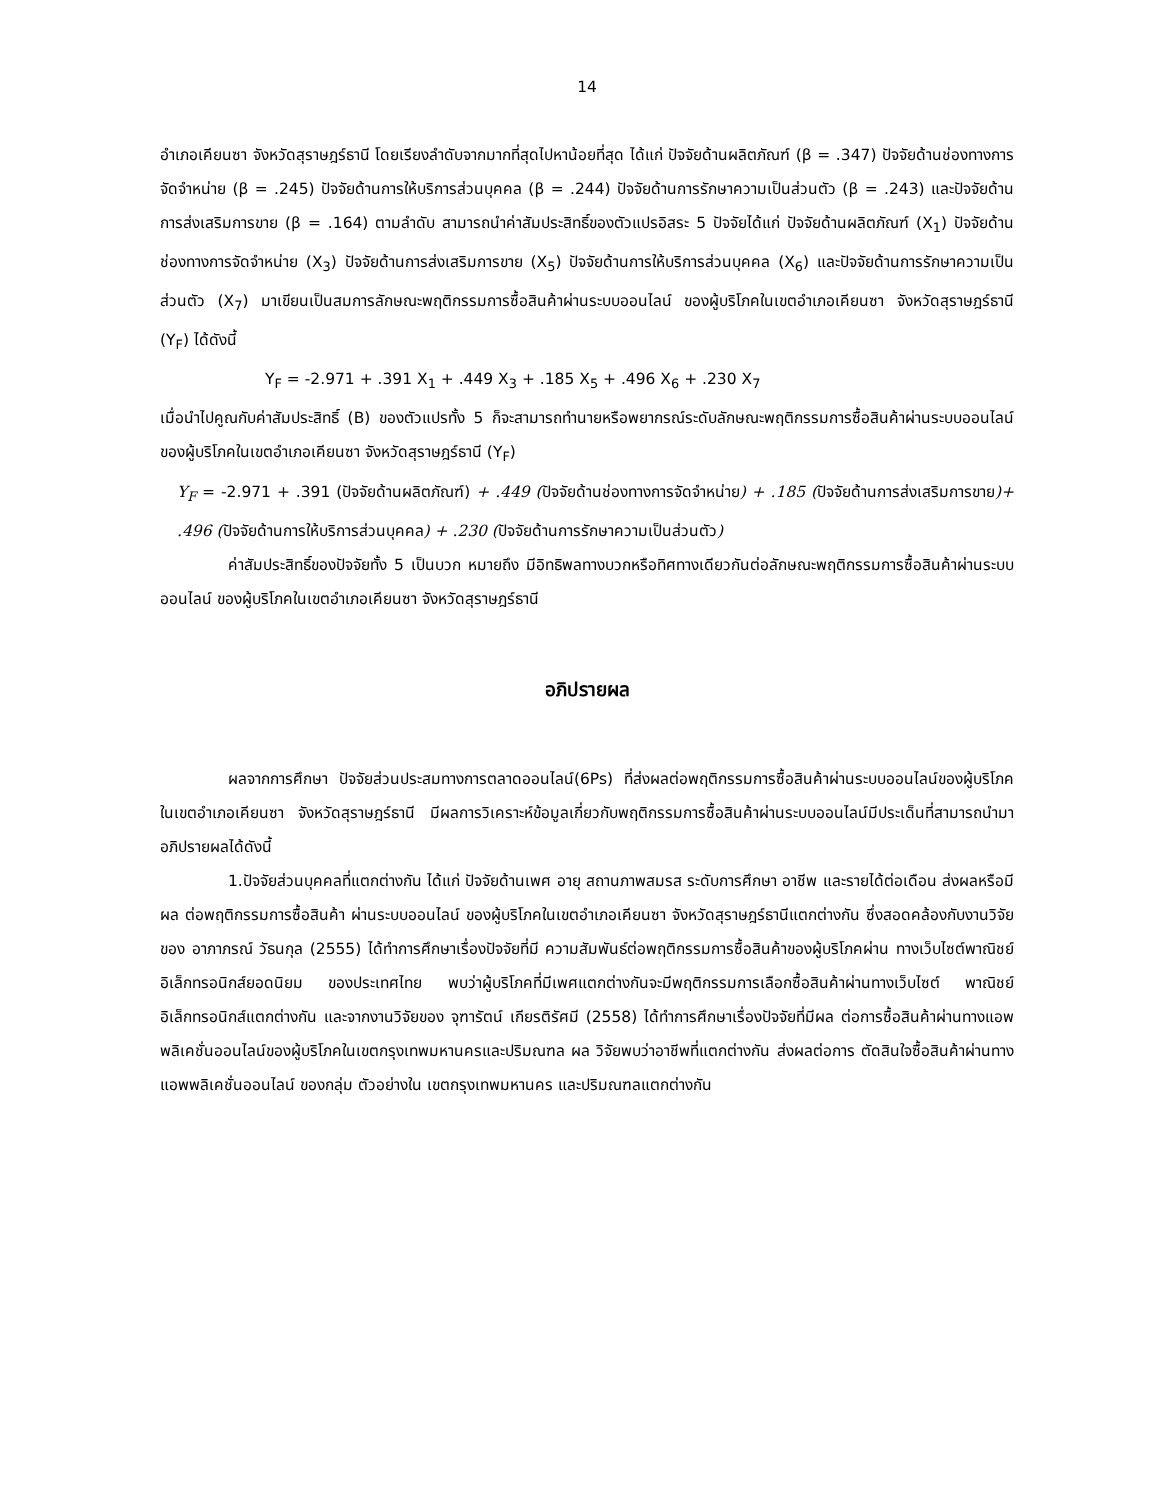14
อำเภอเคียนซา จังหวัดสุราษฎร์ธานี โดยเรียงลำดับจากมากที่สุดไปหาน้อยที่สุด ได้แก่ ปัจจัยด้านผลิตภัณฑ์ (β = .347) ปัจจัยด้านช่องทางการจัดจำหน่าย (β = .245) ปัจจัยด้านการให้บริการส่วนบุคคล (β = .244) ปัจจัยด้านการรักษาความเป็นส่วนตัว (β = .243) และปัจจัยด้านการส่งเสริมการขาย (β = .164) ตามลำดับ สามารถนำค่าสัมประสิทธิ์ของตัวแปรอิสระ 5 ปัจจัยได้แก่ ปัจจัยด้านผลิตภัณฑ์ (X<sub>1</sub>) ปัจจัยด้านช่องทางการจัดจำหน่าย (X<sub>3</sub>) ปัจจัยด้านการส่งเสริมการขาย (X<sub>5</sub>) ปัจจัยด้านการให้บริการส่วนบุคคล (X<sub>6</sub>) และปัจจัยด้านการรักษาความเป็นส่วนตัว (X<sub>7</sub>) มาเขียนเป็นสมการลักษณะพฤติกรรมการซื้อสินค้าผ่านระบบออนไลน์ ของผู้บริโภคในเขตอำเภอเคียนซา จังหวัดสุราษฎร์ธานี (Y<sub>F</sub>) ได้ดังนี้
Y<sub>F</sub> = -2.971 + .391 X<sub>1</sub> + .449 X<sub>3</sub> + .185 X<sub>5</sub> + .496 X<sub>6</sub> + .230 X<sub>7</sub>
เมื่อนำไปคูณกับค่าสัมประสิทธิ์ (B) ของตัวแปรทั้ง 5 ก็จะสามารถทำนายหรือพยากรณ์ระดับลักษณะพฤติกรรมการซื้อสินค้าผ่านระบบออนไลน์ ของผู้บริโภคในเขตอำเภอเคียนซา จังหวัดสุราษฎร์ธานี (Y<sub>F</sub>)
Y<sub>F</sub> = -2.971 + .391 (ปัจจัยด้านผลิตภัณฑ์) + .449 (ปัจจัยด้านช่องทางการจัดจำหน่าย) + .185 (ปัจจัยด้านการส่งเสริมการขาย)+ .496 (ปัจจัยด้านการให้บริการส่วนบุคคล) + .230 (ปัจจัยด้านการรักษาความเป็นส่วนตัว)
ค่าสัมประสิทธิ์ของปัจจัยทั้ง 5 เป็นบวก หมายถึง มีอิทธิพลทางบวกหรือทิศทางเดียวกันต่อลักษณะพฤติกรรมการซื้อสินค้าผ่านระบบออนไลน์ ของผู้บริโภคในเขตอำเภอเคียนซา จังหวัดสุราษฎร์ธานี
อภิปรายผล
ผลจากการศึกษา ปัจจัยส่วนประสมทางการตลาดออนไลน์(6Ps) ที่ส่งผลต่อพฤติกรรมการซื้อสินค้าผ่านระบบออนไลน์ของผู้บริโภคในเขตอำเภอเคียนซา จังหวัดสุราษฎร์ธานี มีผลการวิเคราะห์ข้อมูลเกี่ยวกับพฤติกรรมการซื้อสินค้าผ่านระบบออนไลน์มีประเด็นที่สามารถนำมาอภิปรายผลได้ดังนี้
1.ปัจจัยส่วนบุคคลที่แตกต่างกัน ได้แก่ ปัจจัยด้านเพศ อายุ สถานภาพสมรส ระดับการศึกษา อาชีพ และรายได้ต่อเดือน ส่งผลหรือมีผล ต่อพฤติกรรมการซื้อสินค้า ผ่านระบบออนไลน์ ของผู้บริโภคในเขตอำเภอเคียนซา จังหวัดสุราษฎร์ธานีแตกต่างกัน ซึ่งสอดคล้องกับงานวิจัยของ อาภาภรณ์ วัธนกุล (2555) ได้ทำการศึกษาเรื่องปัจจัยที่มี ความสัมพันธ์ต่อพฤติกรรมการซื้อสินค้าของผู้บริโภคผ่าน ทางเว็บไซต์พาณิชย์อิเล็กทรอนิกส์ยอดนิยม ของประเทศไทย พบว่าผู้บริโภคที่มีเพศแตกต่างกันจะมีพฤติกรรมการเลือกซื้อสินค้าผ่านทางเว็บไซต์ พาณิชย์อิเล็กทรอนิกส์แตกต่างกัน และจากงานวิจัยของ จุฑารัตน์ เกียรติรัศมี (2558) ได้ทำการศึกษาเรื่องปัจจัยที่มีผล ต่อการซื้อสินค้าผ่านทางแอพพลิเคชั่นออนไลน์ของผู้บริโภคในเขตกรุงเทพมหานครและปริมณฑล ผล วิจัยพบว่าอาชีพที่แตกต่างกัน ส่งผลต่อการ ตัดสินใจซื้อสินค้าผ่านทางแอพพลิเคชั่นออนไลน์ ของกลุ่ม ตัวอย่างใน เขตกรุงเทพมหานคร และปริมณฑลแตกต่างกัน